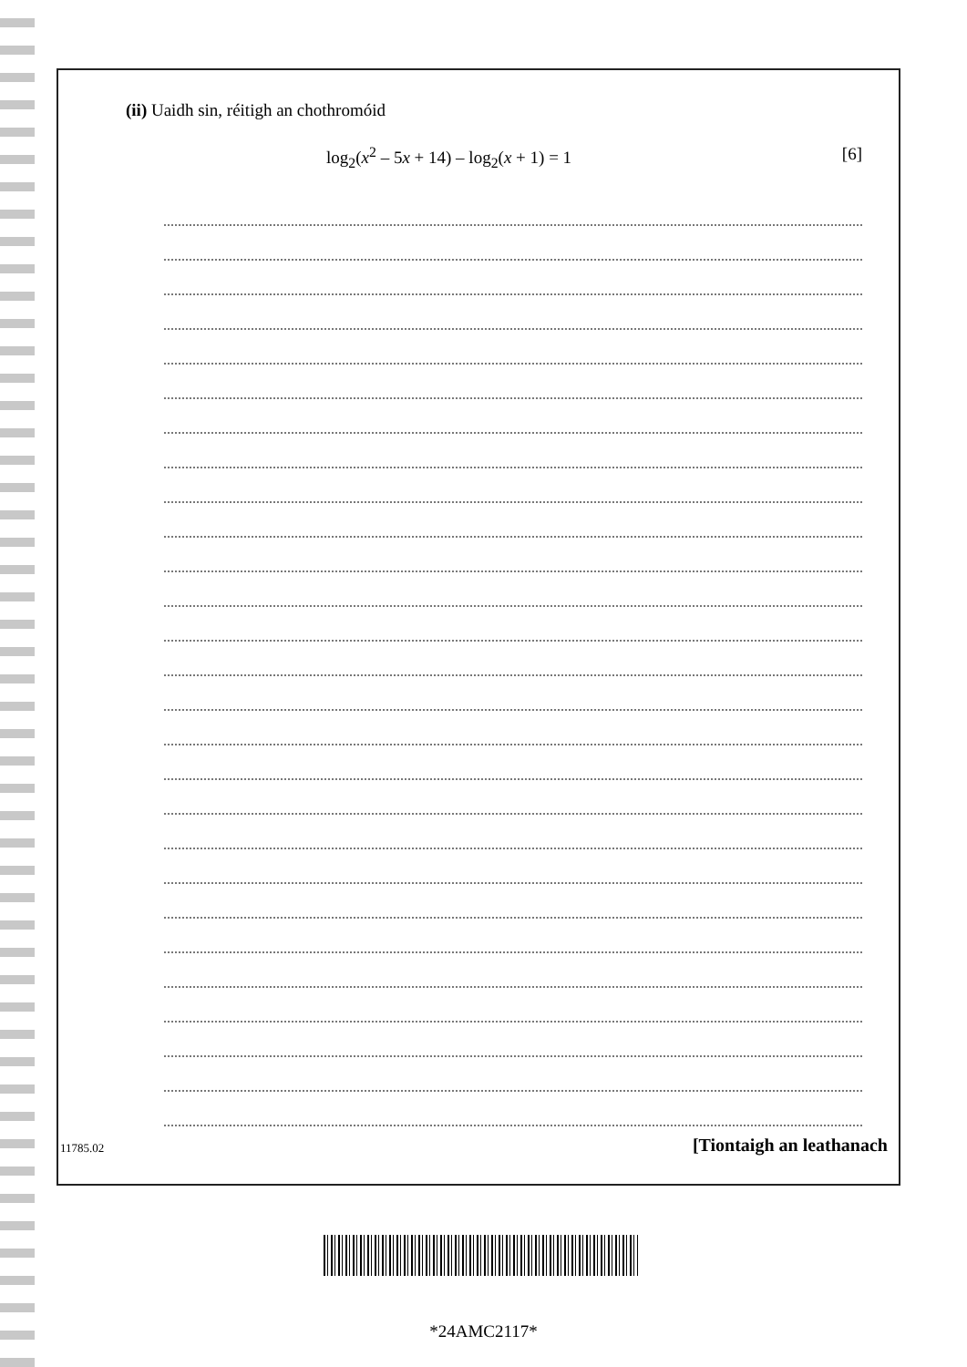(ii) Uaidh sin, réitigh an chothromóid
log<sub>2</sub>(x<sup>2</sup> – 5x + 14) – log<sub>2</sub>(x + 1) = 1 [6]
11785.02 [Tiontaigh an leathanach
*24AMC2117*